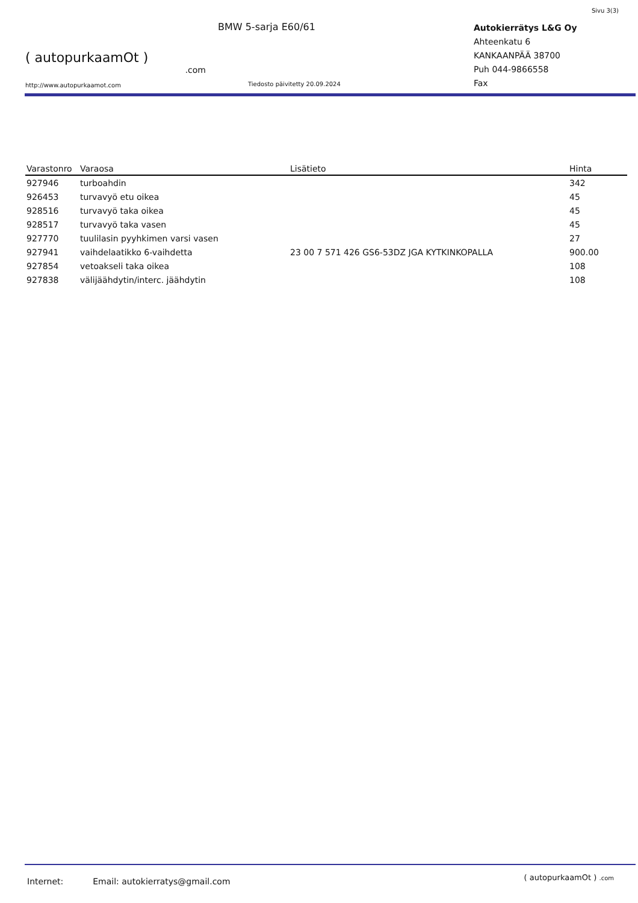Sivu 3(3)
( autopurkaamOt )
.com
http://www.autopurkaamot.com
BMW 5-sarja E60/61
Tiedosto päivitetty 20.09.2024
Autokierrätys L&G Oy
Ahteenkatu 6
KANKAANPÄÄ 38700
Puh 044-9866558
Fax
| Varastonro | Varaosa | Lisätieto | Hinta |
| --- | --- | --- | --- |
| 927946 | turboahdin | | 342 |
| 926453 | turvavyö etu oikea | | 45 |
| 928516 | turvavyö taka oikea | | 45 |
| 928517 | turvavyö taka vasen | | 45 |
| 927770 | tuulilasin pyyhkimen varsi vasen | | 27 |
| 927941 | vaihdelaatikko 6-vaihdetta | 23 00 7 571 426 GS6-53DZ JGA KYTKINKOPALLA | 900.00 |
| 927854 | vetoakseli taka oikea | | 108 |
| 927838 | välijäähdytin/interc. jäähdytin | | 108 |
Internet: Email: autokierratys@gmail.com
( autopurkaamOt ) .com